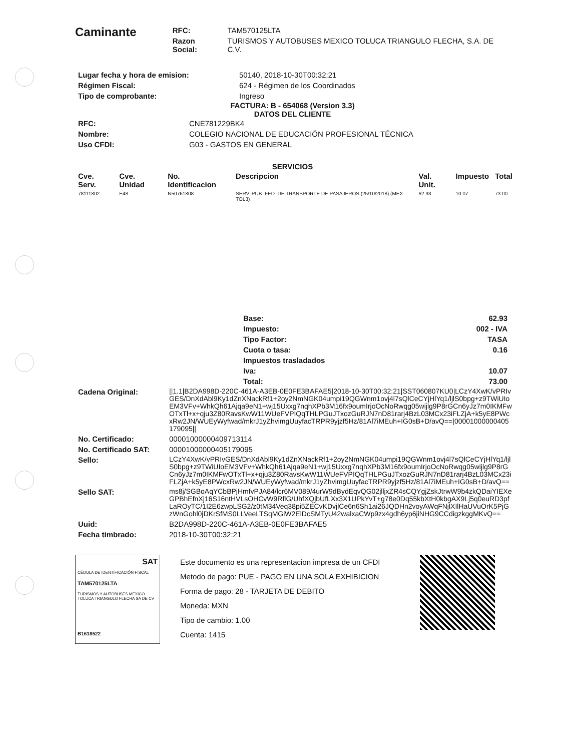Caminante
| RFC: | TAM570125LTA |
| Razon Social: | TURISMOS Y AUTOBUSES MEXICO TOLUCA TRIANGULO FLECHA, S.A. DE C.V. |
| Lugar fecha y hora de emision: | 50140, 2018-10-30T00:32:21 |
| Régimen Fiscal: | 624 - Régimen de los Coordinados |
| Tipo de comprobante: | Ingreso |
FACTURA: B - 654068 (Version 3.3)
DATOS DEL CLIENTE
| RFC: | CNE781229BK4 |
| Nombre: | COLEGIO NACIONAL DE EDUCACIÓN PROFESIONAL TÉCNICA |
| Uso CFDI: | G03 - GASTOS EN GENERAL |
SERVICIOS
| Cve. Serv. | Cve. Unidad | No. Identificacion | Descripcion | Val. Unit. | Impuesto | Total |
| --- | --- | --- | --- | --- | --- | --- |
| 78111802 | E48 | N50761808 | SERV. PUB. FED. DE TRANSPORTE DE PASAJEROS (25/10/2018) (MEX-TOL3) | 62.93 | 10.07 | 73.00 |
| Base: | 62.93 |
| Impuesto: | 002 - IVA |
| Tipo Factor: | TASA |
| Cuota o tasa: | 0.16 |
| Impuestos trasladados | |
| Iva: | 10.07 |
| Total: | 73.00 |
| Cadena Original: | //1.1/B2DA998D-220C-461A-A3EB-0E0FE3BAFAE5/2018-10-30T00:32:21/SST060807KU0/LCzY4XwK/vPRIvGES/DnXdAbl9Ky1dZnXNackRf1+2oy2NmNGK04umpi19QGWnm1ovj4l7sQlCeCYjHlYq1/ljlS0bpg+z9TWiUIoEM3VFv+WhkQh61Ajqa9eN1+wj15Uxxg7nqhXPb3M16fx9oumIrjoOcNoRwqg05wijlg9P8rGCn6yJz7m0IKMFwOTxTl+x+qju3Z80RavsKwW11WUeFVPIQqTHLPGuJTxozGuRJN7nD81rarj4BzL03MCx23iFLZjA+k5yE8PWcxRw2JN/WUEyWyfwad/mkrJ1yZhvimgUuyfacTRPR9yjzf5Hz/81Al7iMEuh+IG0sB+D/avQ==/00001000000405179095// |
| No. Certificado: | 00001000000409713114 |
| No. Certificado SAT: | 00001000000405179095 |
| Sello: | LCzY4XwK/vPRIvGES/DnXdAbl9Ky1dZnXNackRf1+2oy2NmNGK04umpi19QGWnm1ovj4l7sQlCeCYjHlYq1/ljlS0bpg+z9TWiUIoEM3VFv+WhkQh61Ajqa9eN1+wj15Uxxg7nqhXPb3M16fx9oumIrjoOcNoRwqg05wijlg9P8rGCn6yJz7m0IKMFwOTxTl+x+qju3Z80RavsKwW11WUeFVPIQqTHLPGuJTxozGuRJN7nD81rarj4BzL03MCx23iFLZjA+k5yE8PWcxRw2JN/WUEyWyfwad/mkrJ1yZhvimgUuyfacTRPR9yjzf5Hz/81Al7iMEuh+IG0sB+D/avQ== |
| Sello SAT: | ms8j/SGBoAqYCbBPjHmfvPJA84/lcr6MV089/4urW9dBydEqvQG02jlljxZR4sCQYgjZskJtrwW9b4zkQDaiYIEXeGPBhEfnXj16S16ntHVLsOHCvW9RflG/UhfXQjbUfLXx3X1UPkYvT+g78e0Dq55kbXtH0kbgAX9Lj5q0euRD3pfLaROyTC/1I2E6zwpLSG2/z0tM34Veq38pi5ZECvKDvjlCe6n6Sh1ai26JQDHn2voyAWqFNjlXIlHaUVuOrK5PjGzWnGohl0jDKrSfMS0LLVeeLTSqMGiW2ElDcSMTyU42walxaCWp9zx4gdh6yp6jiNHG9CCdigzkggMKvQ== |
| Uuid: | B2DA998D-220C-461A-A3EB-0E0FE3BAFAE5 |
| Fecha timbrado: | 2018-10-30T00:32:21 |
SAT
CÉDULA DE IDENTIFICACIÓN FISCAL
TAM570125LTA
TURISMOS Y AUTOBUSES MEXICO TOLUCA TRIANGULO FLECHA SA DE CV
B1618522
Este documento es una representacion impresa de un CFDI
Metodo de pago: PUE - PAGO EN UNA SOLA EXHIBICION
Forma de pago: 28 - TARJETA DE DEBITO
Moneda: MXN
Tipo de cambio: 1.00
Cuenta: 1415